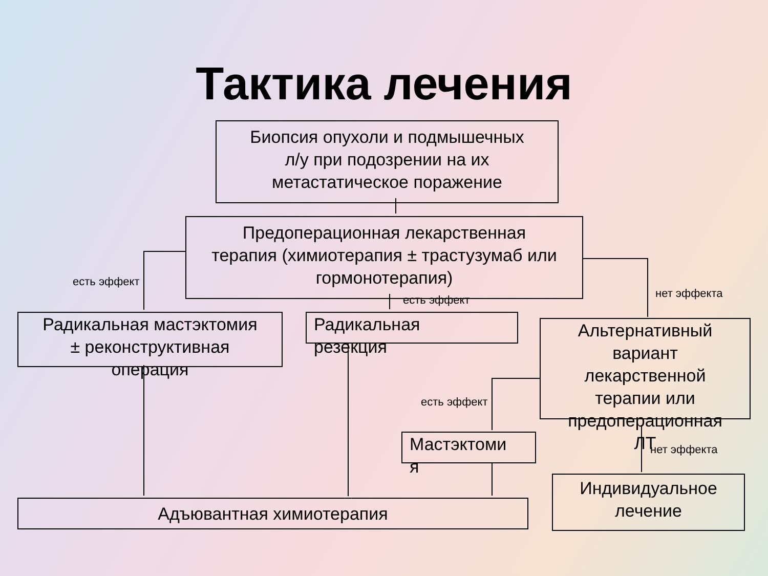Тактика лечения
Биопсия опухоли и подмышечных
л/у при подозрении на их
метастатическое поражение
Предоперационная лекарственная
терапия (химиотерапия ± трастузумаб или
гормонотерапия)
есть эффект
есть эффект нет эффекта
Радикальная мастэктомия
± реконструктивная
операция
Радикальная
резекция
Альтернативный
вариант
лекарственной
терапии или
предоперационная
ЛТ
есть эффект
Мастэктоми
я
нет эффекта
Адъювантная химиотерапия
Индивидуальное
лечение